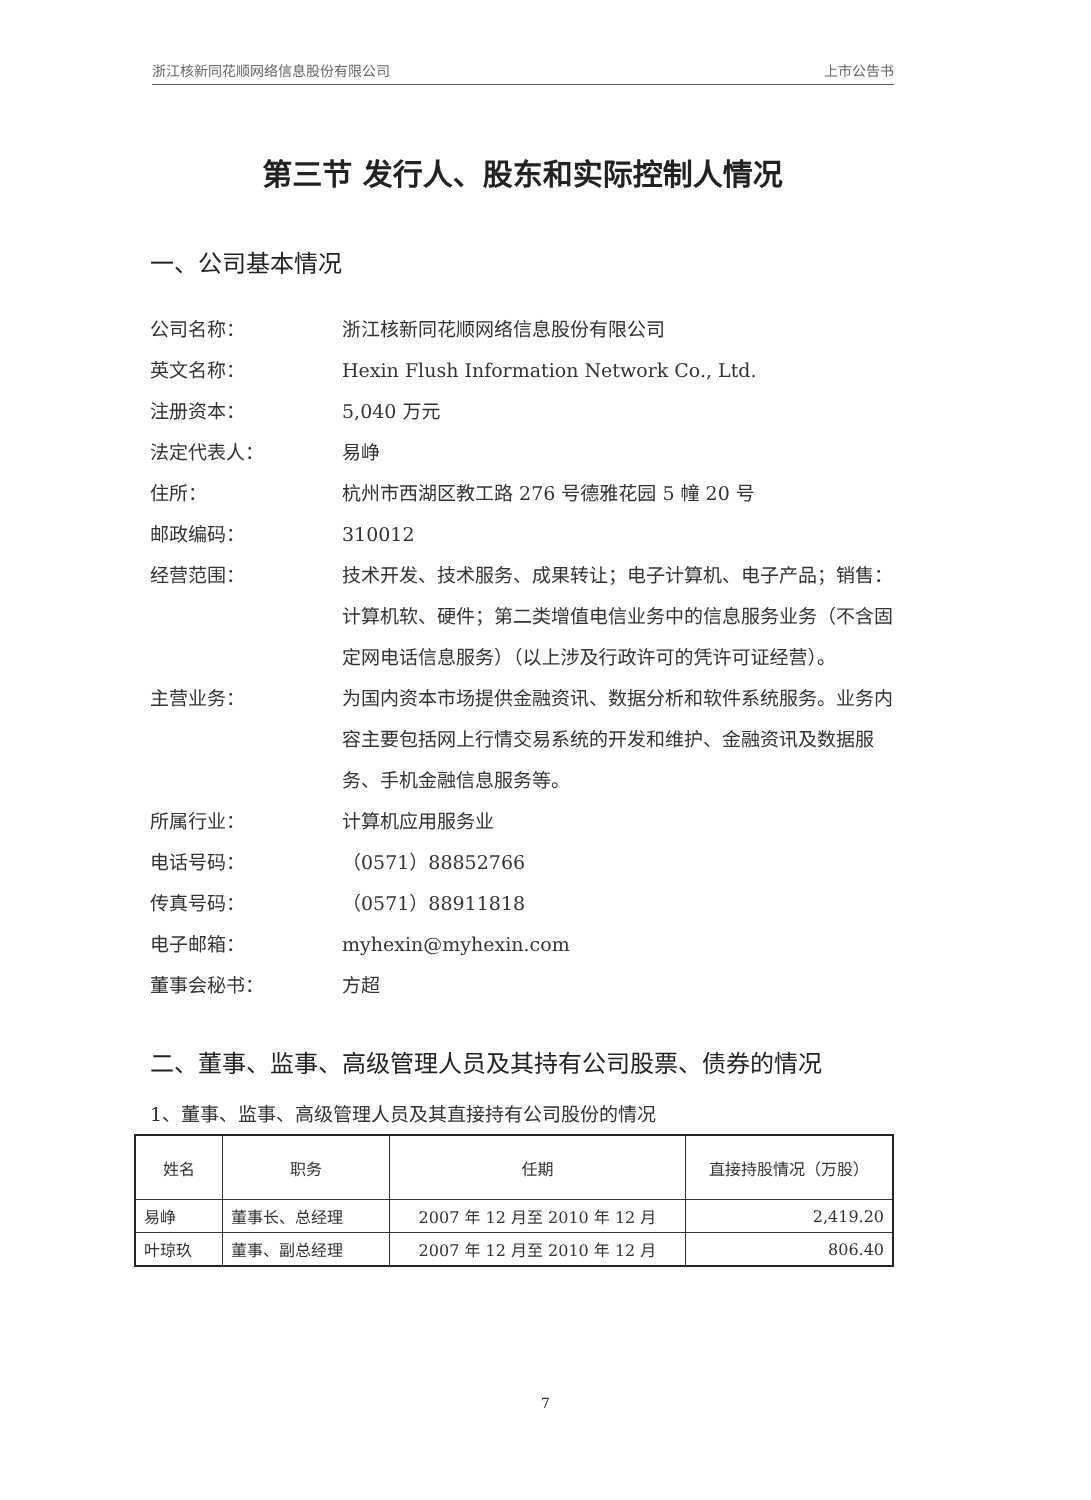浙江核新同花顺网络信息股份有限公司 上市公告书
第三节 发行人、股东和实际控制人情况
一、公司基本情况
公司名称： 浙江核新同花顺网络信息股份有限公司
英文名称： Hexin Flush Information Network Co., Ltd.
注册资本： 5,040 万元
法定代表人： 易峥
住所： 杭州市西湖区教工路 276 号德雅花园 5 幢 20 号
邮政编码： 310012
经营范围： 技术开发、技术服务、成果转让；电子计算机、电子产品；销售：计算机软、硬件；第二类增值电信业务中的信息服务业务（不含固定网电话信息服务）（以上涉及行政许可的凭许可证经营）。
主营业务： 为国内资本市场提供金融资讯、数据分析和软件系统服务。业务内容主要包括网上行情交易系统的开发和维护、金融资讯及数据服务、手机金融信息服务等。
所属行业： 计算机应用服务业
电话号码： （0571）88852766
传真号码： （0571）88911818
电子邮箱： myhexin@myhexin.com
董事会秘书： 方超
二、董事、监事、高级管理人员及其持有公司股票、债券的情况
1、董事、监事、高级管理人员及其直接持有公司股份的情况
| 姓名 | 职务 | 任期 | 直接持股情况（万股） |
| --- | --- | --- | --- |
| 易峥 | 董事长、总经理 | 2007 年 12 月至 2010 年 12 月 | 2,419.20 |
| 叶琼玖 | 董事、副总经理 | 2007 年 12 月至 2010 年 12 月 | 806.40 |
7